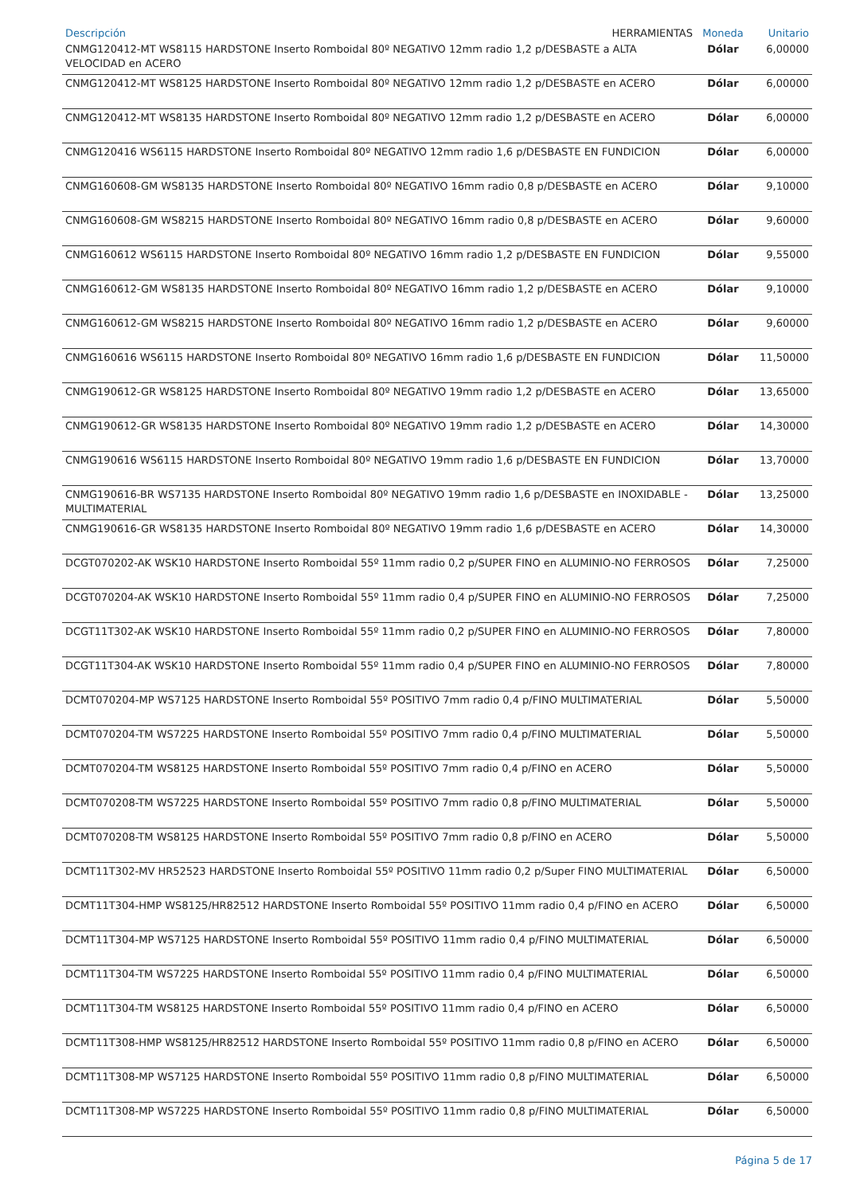| Descripción HERRAMIENTAS | Moneda | Unitario |
| --- | --- | --- |
| CNMG120412-MT WS8115 HARDSTONE Inserto Romboidal 80º NEGATIVO 12mm radio 1,2 p/DESBASTE a ALTA VELOCIDAD en ACERO | Dólar | 6,00000 |
| CNMG120412-MT WS8125 HARDSTONE Inserto Romboidal 80º NEGATIVO 12mm radio 1,2 p/DESBASTE en ACERO | Dólar | 6,00000 |
| CNMG120412-MT WS8135 HARDSTONE Inserto Romboidal 80º NEGATIVO 12mm radio 1,2 p/DESBASTE en ACERO | Dólar | 6,00000 |
| CNMG120416 WS6115 HARDSTONE Inserto Romboidal 80º NEGATIVO 12mm radio 1,6 p/DESBASTE EN FUNDICION | Dólar | 6,00000 |
| CNMG160608-GM WS8135 HARDSTONE Inserto Romboidal 80º NEGATIVO 16mm radio 0,8 p/DESBASTE en ACERO | Dólar | 9,10000 |
| CNMG160608-GM WS8215 HARDSTONE Inserto Romboidal 80º NEGATIVO 16mm radio 0,8 p/DESBASTE en ACERO | Dólar | 9,60000 |
| CNMG160612 WS6115 HARDSTONE Inserto Romboidal 80º NEGATIVO 16mm radio 1,2 p/DESBASTE EN FUNDICION | Dólar | 9,55000 |
| CNMG160612-GM WS8135 HARDSTONE Inserto Romboidal 80º NEGATIVO 16mm radio 1,2 p/DESBASTE en ACERO | Dólar | 9,10000 |
| CNMG160612-GM WS8215 HARDSTONE Inserto Romboidal 80º NEGATIVO 16mm radio 1,2 p/DESBASTE en ACERO | Dólar | 9,60000 |
| CNMG160616 WS6115 HARDSTONE Inserto Romboidal 80º NEGATIVO 16mm radio 1,6 p/DESBASTE EN FUNDICION | Dólar | 11,50000 |
| CNMG190612-GR WS8125 HARDSTONE Inserto Romboidal 80º NEGATIVO 19mm radio 1,2 p/DESBASTE en ACERO | Dólar | 13,65000 |
| CNMG190612-GR WS8135 HARDSTONE Inserto Romboidal 80º NEGATIVO 19mm radio 1,2 p/DESBASTE en ACERO | Dólar | 14,30000 |
| CNMG190616 WS6115 HARDSTONE Inserto Romboidal 80º NEGATIVO 19mm radio 1,6 p/DESBASTE EN FUNDICION | Dólar | 13,70000 |
| CNMG190616-BR WS7135 HARDSTONE Inserto Romboidal 80º NEGATIVO 19mm radio 1,6 p/DESBASTE en INOXIDABLE - MULTIMATERIAL | Dólar | 13,25000 |
| CNMG190616-GR WS8135 HARDSTONE Inserto Romboidal 80º NEGATIVO 19mm radio 1,6 p/DESBASTE en ACERO | Dólar | 14,30000 |
| DCGT070202-AK WSK10 HARDSTONE Inserto Romboidal 55º 11mm radio 0,2 p/SUPER FINO en ALUMINIO-NO FERROSOS | Dólar | 7,25000 |
| DCGT070204-AK WSK10 HARDSTONE Inserto Romboidal 55º 11mm radio 0,4 p/SUPER FINO en ALUMINIO-NO FERROSOS | Dólar | 7,25000 |
| DCGT11T302-AK WSK10 HARDSTONE Inserto Romboidal 55º 11mm radio 0,2 p/SUPER FINO en ALUMINIO-NO FERROSOS | Dólar | 7,80000 |
| DCGT11T304-AK WSK10 HARDSTONE Inserto Romboidal 55º 11mm radio 0,4 p/SUPER FINO en ALUMINIO-NO FERROSOS | Dólar | 7,80000 |
| DCMT070204-MP WS7125 HARDSTONE Inserto Romboidal 55º POSITIVO 7mm radio 0,4 p/FINO MULTIMATERIAL | Dólar | 5,50000 |
| DCMT070204-TM WS7225 HARDSTONE Inserto Romboidal 55º POSITIVO 7mm radio 0,4 p/FINO MULTIMATERIAL | Dólar | 5,50000 |
| DCMT070204-TM WS8125 HARDSTONE Inserto Romboidal 55º POSITIVO 7mm radio 0,4 p/FINO en ACERO | Dólar | 5,50000 |
| DCMT070208-TM WS7225 HARDSTONE Inserto Romboidal 55º POSITIVO 7mm radio 0,8 p/FINO MULTIMATERIAL | Dólar | 5,50000 |
| DCMT070208-TM WS8125 HARDSTONE Inserto Romboidal 55º POSITIVO 7mm radio 0,8 p/FINO en ACERO | Dólar | 5,50000 |
| DCMT11T302-MV HR52523 HARDSTONE Inserto Romboidal 55º POSITIVO 11mm radio 0,2 p/Super FINO MULTIMATERIAL | Dólar | 6,50000 |
| DCMT11T304-HMP WS8125/HR82512 HARDSTONE Inserto Romboidal 55º POSITIVO 11mm radio 0,4 p/FINO en ACERO | Dólar | 6,50000 |
| DCMT11T304-MP WS7125 HARDSTONE Inserto Romboidal 55º POSITIVO 11mm radio 0,4 p/FINO MULTIMATERIAL | Dólar | 6,50000 |
| DCMT11T304-TM WS7225 HARDSTONE Inserto Romboidal 55º POSITIVO 11mm radio 0,4 p/FINO MULTIMATERIAL | Dólar | 6,50000 |
| DCMT11T304-TM WS8125 HARDSTONE Inserto Romboidal 55º POSITIVO 11mm radio 0,4 p/FINO en ACERO | Dólar | 6,50000 |
| DCMT11T308-HMP WS8125/HR82512 HARDSTONE Inserto Romboidal 55º POSITIVO 11mm radio 0,8 p/FINO en ACERO | Dólar | 6,50000 |
| DCMT11T308-MP WS7125 HARDSTONE Inserto Romboidal 55º POSITIVO 11mm radio 0,8 p/FINO MULTIMATERIAL | Dólar | 6,50000 |
| DCMT11T308-MP WS7225 HARDSTONE Inserto Romboidal 55º POSITIVO 11mm radio 0,8 p/FINO MULTIMATERIAL | Dólar | 6,50000 |
Página 5 de 17